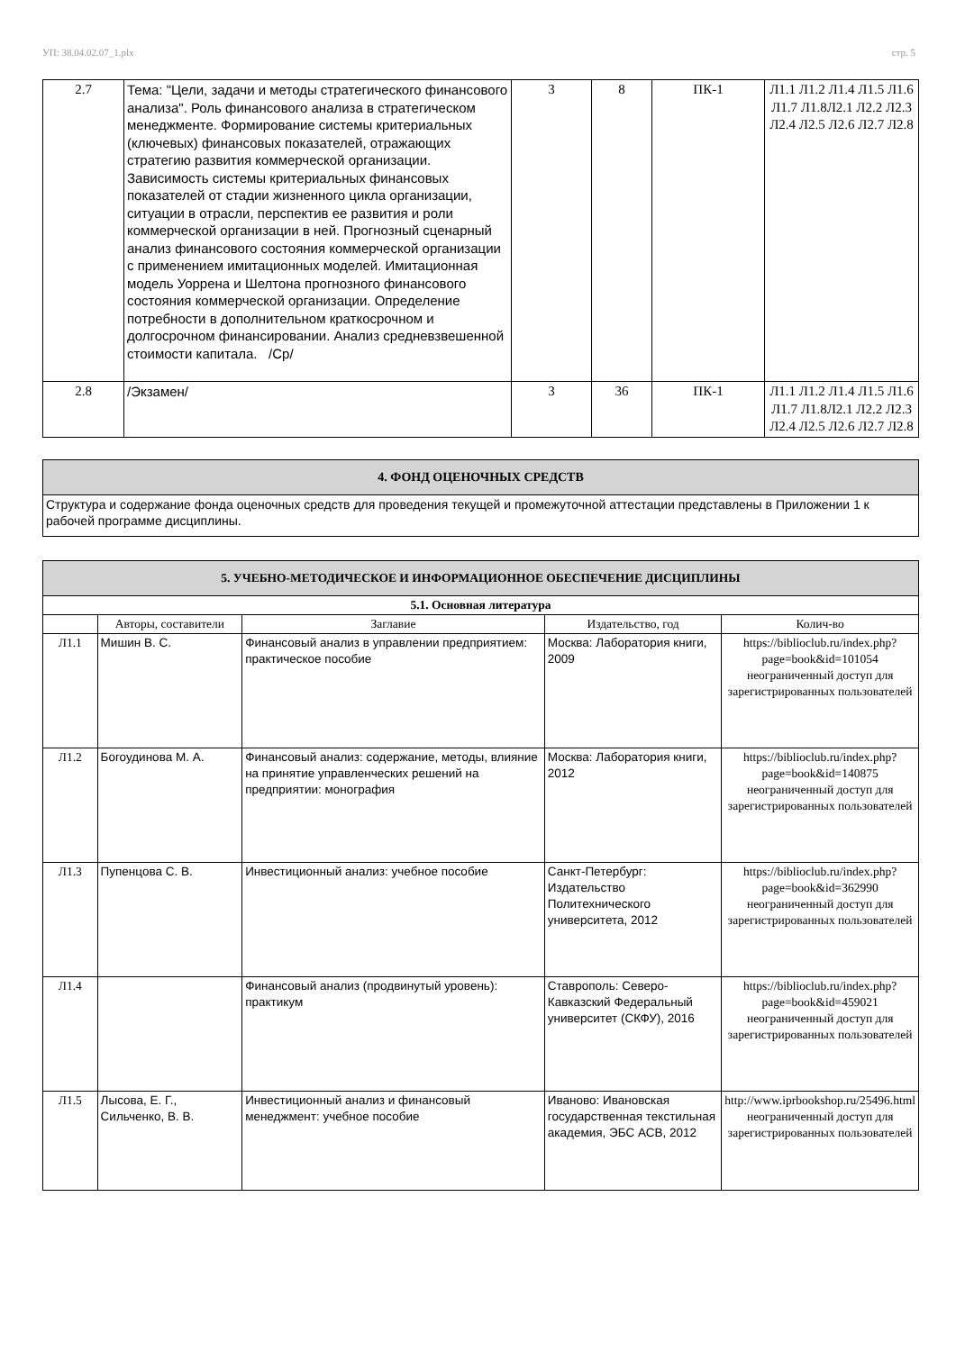УП: 38.04.02.07_1.plx стр. 5
| 2.7 | Тема: "Цели, задачи и методы стратегического финансового анализа". Роль финансового анализа в стратегическом менеджменте. Формирование системы критериальных (ключевых) финансовых показателей, отражающих стратегию развития коммерческой организации. Зависимость системы критериальных финансовых показателей от стадии жизненного цикла организации, ситуации в отрасли, перспектив ее развития и роли коммерческой организации в ней. Прогнозный сценарный анализ финансового состояния коммерческой организации с применением имитационных моделей. Имитационная модель Уоррена и Шелтона прогнозного финансового состояния коммерческой организации. Определение потребности в дополнительном краткосрочном и долгосрочном финансировании. Анализ средневзвешенной стоимости капитала. /Ср/ | 3 | 8 | ПК-1 | Л1.1 Л1.2 Л1.4 Л1.5 Л1.6 Л1.7 Л1.8Л2.1 Л2.2 Л2.3 Л2.4 Л2.5 Л2.6 Л2.7 Л2.8 |
| 2.8 | /Экзамен/ | 3 | 36 | ПК-1 | Л1.1 Л1.2 Л1.4 Л1.5 Л1.6 Л1.7 Л1.8Л2.1 Л2.2 Л2.3 Л2.4 Л2.5 Л2.6 Л2.7 Л2.8 |
| 4. ФОНД ОЦЕНОЧНЫХ СРЕДСТВ |
| Структура и содержание фонда оценочных средств для проведения текущей и промежуточной аттестации представлены в Приложении 1 к рабочей программе дисциплины. |
| 5. УЧЕБНО-МЕТОДИЧЕСКОЕ И ИНФОРМАЦИОННОЕ ОБЕСПЕЧЕНИЕ ДИСЦИПЛИНЫ | | | | |
| 5.1. Основная литература | | | | |
| | Авторы, составители | Заглавие | Издательство, год | Колич-во |
| Л1.1 | Мишин В. С. | Финансовый анализ в управлении предприятием: практическое пособие | Москва: Лаборатория книги, 2009 | https://biblioclub.ru/index.php? page=book&id=101054 неограниченный доступ для зарегистрированных пользователей |
| Л1.2 | Богоудинова М. А. | Финансовый анализ: содержание, методы, влияние на принятие управленческих решений на предприятии: монография | Москва: Лаборатория книги, 2012 | https://biblioclub.ru/index.php? page=book&id=140875 неограниченный доступ для зарегистрированных пользователей |
| Л1.3 | Пупенцова С. В. | Инвестиционный анализ: учебное пособие | Санкт-Петербург: Издательство Политехнического университета, 2012 | https://biblioclub.ru/index.php? page=book&id=362990 неограниченный доступ для зарегистрированных пользователей |
| Л1.4 | | Финансовый анализ (продвинутый уровень): практикум | Ставрополь: Северо-Кавказский Федеральный университет (СКФУ), 2016 | https://biblioclub.ru/index.php? page=book&id=459021 неограниченный доступ для зарегистрированных пользователей |
| Л1.5 | Лысова, Е. Г., Сильченко, В. В. | Инвестиционный анализ и финансовый менеджмент: учебное пособие | Иваново: Ивановская государственная текстильная академия, ЭБС АСВ, 2012 | http://www.iprbookshop.ru/25496.html неограниченный доступ для зарегистрированных пользователей |